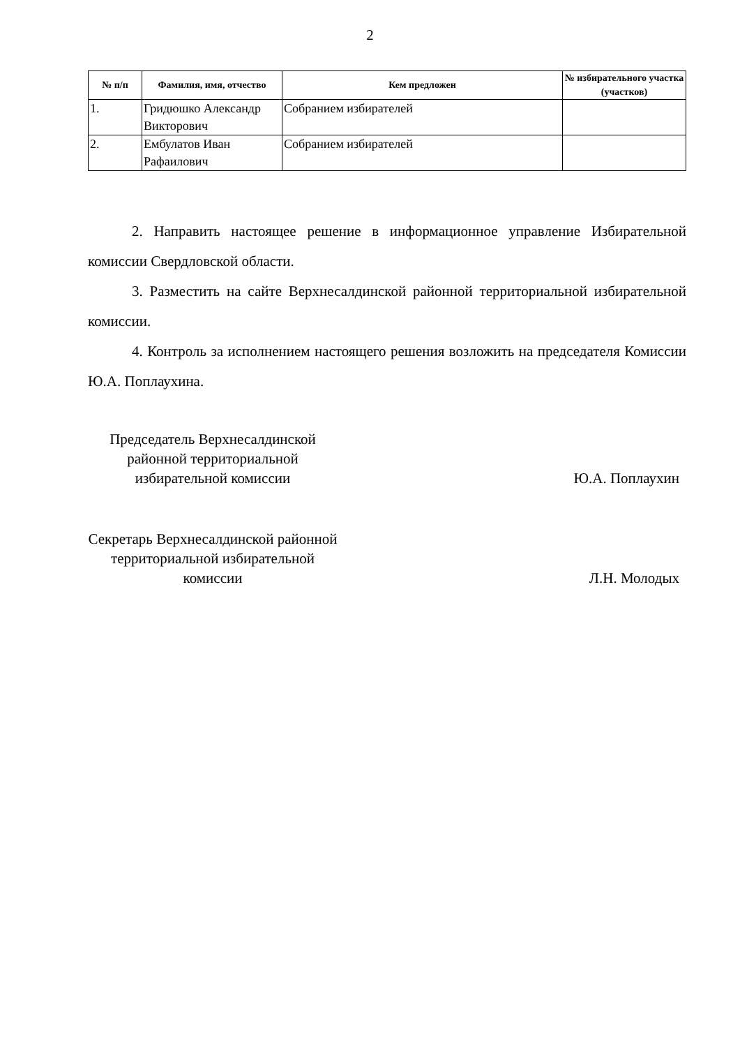2
| № п/п | Фамилия, имя, отчество | Кем предложен | № избирательного участка (участков) |
| --- | --- | --- | --- |
| 1. | Гридюшко Александр Викторович | Собранием избирателей | |
| 2. | Ембулатов Иван Рафаилович | Собранием избирателей | |
2. Направить настоящее решение в информационное управление Избирательной комиссии Свердловской области.
3. Разместить на сайте Верхнесалдинской районной территориальной избирательной комиссии.
4. Контроль за исполнением настоящего решения возложить на председателя Комиссии Ю.А. Поплаухина.
Председатель Верхнесалдинской районной территориальной избирательной комиссии
Ю.А. Поплаухин
Секретарь Верхнесалдинской районной территориальной избирательной комиссии
Л.Н. Молодых